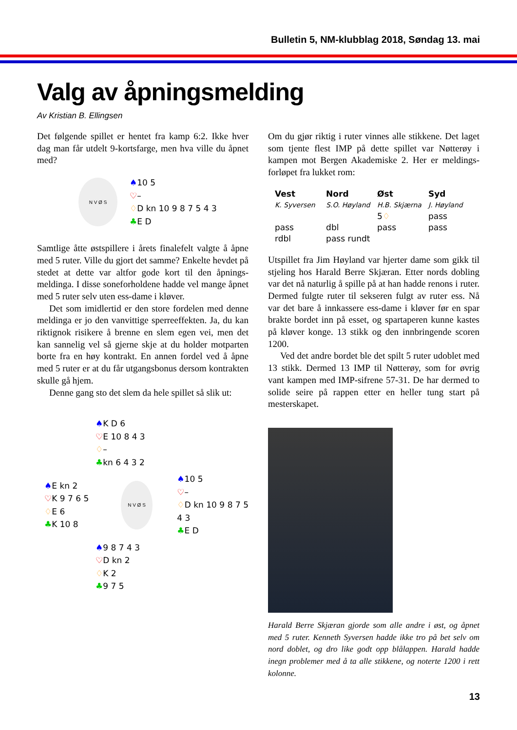Bulletin 5, NM-klubblag 2018, Søndag 13. mai
Valg av åpningsmelding
Av Kristian B. Ellingsen
Det følgende spillet er hentet fra kamp 6:2. Ikke hver dag man får utdelt 9-kortsfarge, men hva ville du åpnet med?
N V Ø S
♠10 5
♡–
♢D kn 10 9 8 7 5 4 3
♣E D
Samtlige åtte østspillere i årets finalefelt valgte å åpne med 5 ruter. Ville du gjort det samme? Enkelte hevdet på stedet at dette var altfor gode kort til den åpnings­meldinga. I disse soneforholdene hadde vel mange åpnet med 5 ruter selv uten ess-dame i kløver.
Det som imidlertid er den store fordelen med denne meldinga er jo den vanvittige sperreeffekten. Ja, du kan riktignok risikere å brenne en slem egen vei, men det kan sannelig vel så gjerne skje at du holder motparten borte fra en høy kontrakt. En annen fordel ved å åpne med 5 ruter er at du får utgangsbonus dersom kontrakten skulle gå hjem.
Denne gang sto det slem da hele spillet så slik ut:
♠K D 6
♡E 10 8 4 3
♢–
♣kn 6 4 3 2
♠E kn 2
♡K 9 7 6 5
♢E 6
♣K 10 8
N V Ø S
♠10 5
♡–
♢D kn 10 9 8 7 5 4 3
♣E D
♠9 8 7 4 3
♡D kn 2
♢K 2
♣9 7 5
Om du gjør riktig i ruter vinnes alle stikkene. Det laget som tjente flest IMP på dette spillet var Nøtterøy i kampen mot Bergen Akademiske 2. Her er meldings­forløpet fra lukket rom:
| Vest | Nord | Øst | Syd |
| --- | --- | --- | --- |
| K. Syversen | S.O. Høyland | H.B. Skjærna | J. Høyland |
| | | 5 ♢ | pass |
| pass | dbl | pass | pass |
| rdbl | pass rundt | | |
Utspillet fra Jim Høyland var hjerter dame som gikk til stjeling hos Harald Berre Skjæran. Etter nords dobling var det nå naturlig å spille på at han hadde renons i ruter. Dermed fulgte ruter til sekseren fulgt av ruter ess. Nå var det bare å innkassere ess-dame i kløver før en spar brakte bordet inn på esset, og spartaperen kunne kastes på kløver konge. 13 stikk og den innbringende scoren 1200.
Ved det andre bordet ble det spilt 5 ruter udoblet med 13 stikk. Dermed 13 IMP til Nøtterøy, som for øvrig vant kampen med IMP-sifrene 57-31. De har dermed to solide seire på rappen etter en heller tung start på mesterskapet.
Harald Berre Skjæran gjorde som alle andre i øst, og åpnet med 5 ruter. Kenneth Syversen hadde ikke tro på bet selv om nord doblet, og dro like godt opp blålappen. Harald hadde inegn problemer med å ta alle stikkene, og noterte 1200 i rett kolonne.
13